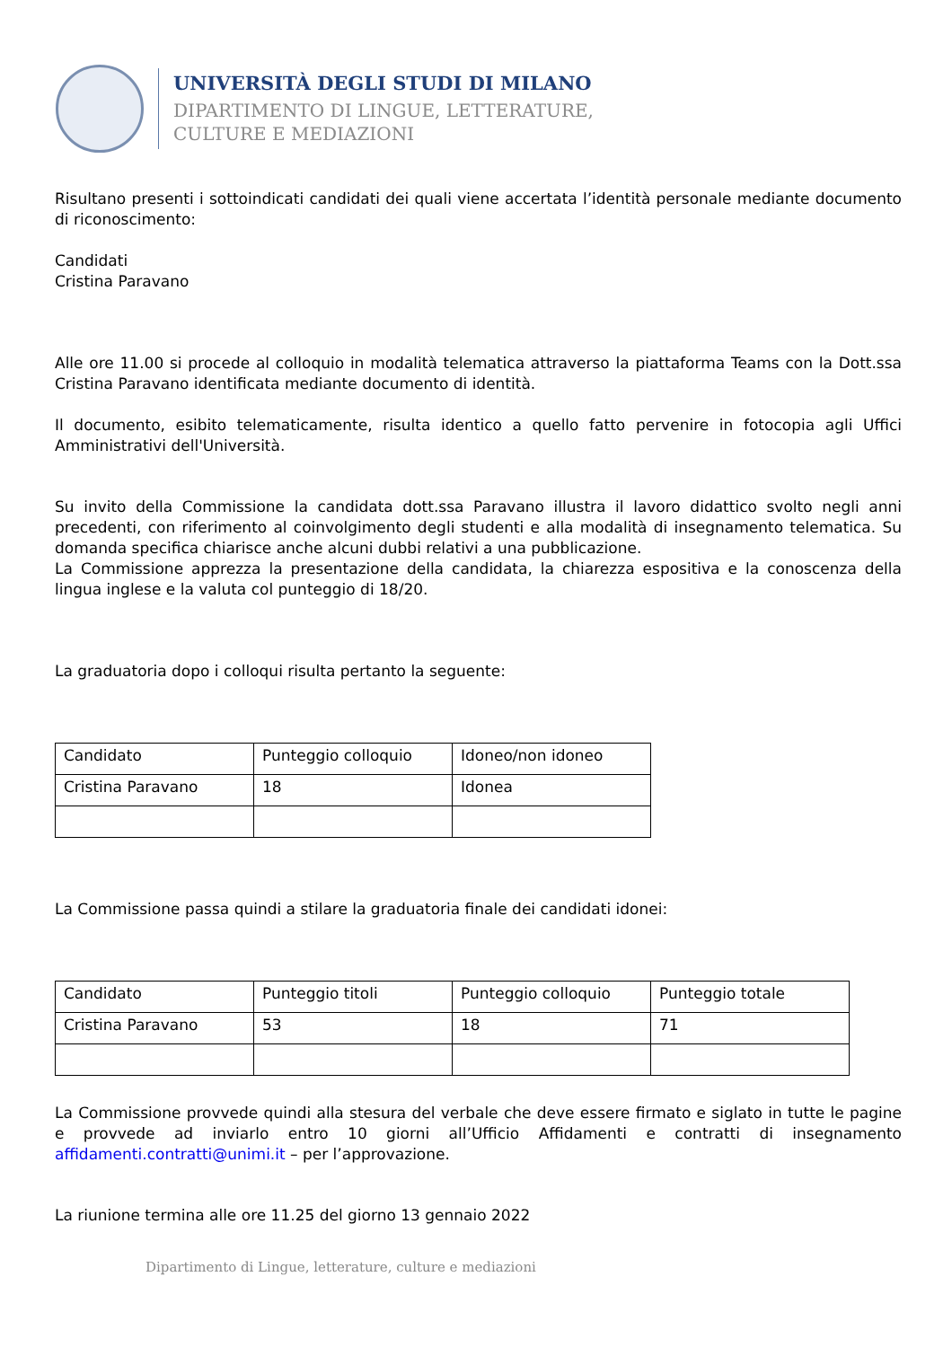UNIVERSITÀ DEGLI STUDI DI MILANO
DIPARTIMENTO DI LINGUE, LETTERATURE,
CULTURE E MEDIAZIONI
Risultano presenti i sottoindicati candidati dei quali viene accertata l’identità personale mediante documento di riconoscimento:
Candidati
Cristina Paravano
Alle ore 11.00 si procede al colloquio in modalità telematica attraverso la piattaforma Teams con la Dott.ssa Cristina Paravano identificata mediante documento di identità.
Il documento, esibito telematicamente, risulta identico a quello fatto pervenire in fotocopia agli Uffici Amministrativi dell'Università.
Su invito della Commissione la candidata dott.ssa Paravano illustra il lavoro didattico svolto negli anni precedenti, con riferimento al coinvolgimento degli studenti e alla modalità di insegnamento telematica. Su domanda specifica chiarisce anche alcuni dubbi relativi a una pubblicazione.
La Commissione apprezza la presentazione della candidata, la chiarezza espositiva e la conoscenza della lingua inglese e la valuta col punteggio di 18/20.
La graduatoria dopo i colloqui risulta pertanto la seguente:
| Candidato | Punteggio colloquio | Idoneo/non idoneo |
| Cristina Paravano | 18 | Idonea |
La Commissione passa quindi a stilare la graduatoria finale dei candidati idonei:
| Candidato | Punteggio titoli | Punteggio colloquio | Punteggio totale |
| Cristina Paravano | 53 | 18 | 71 |
La Commissione provvede quindi alla stesura del verbale che deve essere firmato e siglato in tutte le pagine e provvede ad inviarlo entro 10 giorni all’Ufficio Affidamenti e contratti di insegnamento affidamenti.contratti@unimi.it – per l’approvazione.
La riunione termina alle ore 11.25 del giorno 13 gennaio 2022
Dipartimento di Lingue, letterature, culture e mediazioni